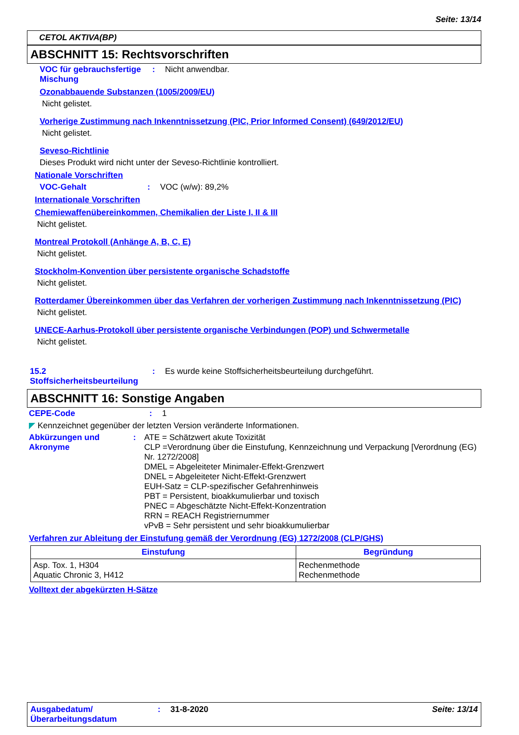Seite: 13/14
CETOL AKTIVA(BP)
ABSCHNITT 15: Rechtsvorschriften
VOC für gebrauchsfertige Mischung
: Nicht anwendbar.
Ozonabbauende Substanzen (1005/2009/EU)
Nicht gelistet.
Vorherige Zustimmung nach Inkenntnissetzung (PIC, Prior Informed Consent) (649/2012/EU)
Nicht gelistet.
Seveso-Richtlinie
Dieses Produkt wird nicht unter der Seveso-Richtlinie kontrolliert.
Nationale Vorschriften
VOC-Gehalt : VOC (w/w): 89,2%
Internationale Vorschriften
Chemiewaffenübereinkommen, Chemikalien der Liste I, II & III
Nicht gelistet.
Montreal Protokoll (Anhänge A, B, C, E)
Nicht gelistet.
Stockholm-Konvention über persistente organische Schadstoffe
Nicht gelistet.
Rotterdamer Übereinkommen über das Verfahren der vorherigen Zustimmung nach Inkenntnissetzung (PIC)
Nicht gelistet.
UNECE-Aarhus-Protokoll über persistente organische Verbindungen (POP) und Schwermetalle
Nicht gelistet.
15.2 Stoffsicherheitsbeurteilung
: Es wurde keine Stoffsicherheitsbeurteilung durchgeführt.
ABSCHNITT 16: Sonstige Angaben
CEPE-Code : 1
◤ Kennzeichnet gegenüber der letzten Version veränderte Informationen.
Abkürzungen und Akronyme : ATE = Schätzwert akute Toxizität
CLP =Verordnung über die Einstufung, Kennzeichnung und Verpackung [Verordnung (EG) Nr. 1272/2008]
DMEL = Abgeleiteter Minimaler-Effekt-Grenzwert
DNEL = Abgeleiteter Nicht-Effekt-Grenzwert
EUH-Satz = CLP-spezifischer Gefahrenhinweis
PBT = Persistent, bioakkumulierbar und toxisch
PNEC = Abgeschätzte Nicht-Effekt-Konzentration
RRN = REACH Registriernummer
vPvB = Sehr persistent und sehr bioakkumulierbar
Verfahren zur Ableitung der Einstufung gemäß der Verordnung (EG) 1272/2008 (CLP/GHS)
| Einstufung | Begründung |
| --- | --- |
| Asp. Tox. 1, H304 Aquatic Chronic 3, H412 | Rechenmethode Rechenmethode |
Volltext der abgekürzten H-Sätze
Ausgabedatum/ Überarbeitungsdatum
: 31-8-2020 Seite: 13/14